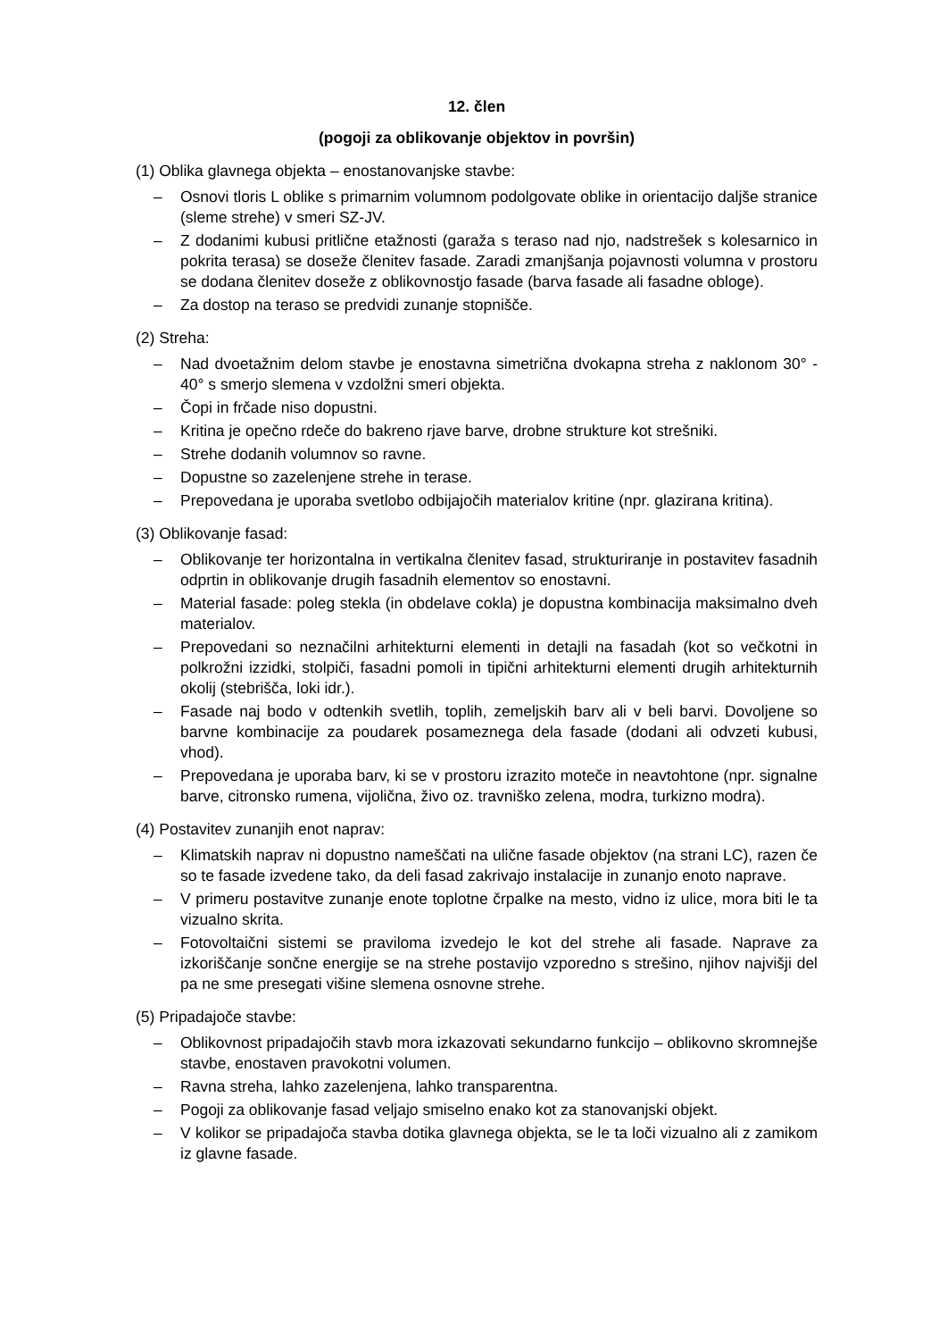12. člen
(pogoji za oblikovanje objektov in površin)
(1) Oblika glavnega objekta – enostanovanjske stavbe:
– Osnovi tloris L oblike s primarnim volumnom podolgovate oblike in orientacijo daljše stranice (sleme strehe) v smeri SZ-JV.
– Z dodanimi kubusi pritlične etažnosti (garaža s teraso nad njo, nadstrešek s kolesarnico in pokrita terasa) se doseže členitev fasade. Zaradi zmanjšanja pojavnosti volumna v prostoru se dodana členitev doseže z oblikovnostjo fasade (barva fasade ali fasadne obloge).
– Za dostop na teraso se predvidi zunanje stopnišče.
(2) Streha:
– Nad dvoetažnim delom stavbe je enostavna simetrična dvokapna streha z naklonom 30° - 40° s smerjo slemena v vzdolžni smeri objekta.
– Čopi in frčade niso dopustni.
– Kritina je opečno rdeče do bakreno rjave barve, drobne strukture kot strešniki.
– Strehe dodanih volumnov so ravne.
– Dopustne so zazelenjene strehe in terase.
– Prepovedana je uporaba svetlobo odbijajočih materialov kritine (npr. glazirana kritina).
(3) Oblikovanje fasad:
– Oblikovanje ter horizontalna in vertikalna členitev fasad, strukturiranje in postavitev fasadnih odprtin in oblikovanje drugih fasadnih elementov so enostavni.
– Material fasade: poleg stekla (in obdelave cokla) je dopustna kombinacija maksimalno dveh materialov.
– Prepovedani so neznačilni arhitekturni elementi in detajli na fasadah (kot so večkotni in polkrožni izzidki, stolpiči, fasadni pomoli in tipični arhitekturni elementi drugih arhitekturnih okolij (stebrišča, loki idr.).
– Fasade naj bodo v odtenkih svetlih, toplih, zemeljskih barv ali v beli barvi. Dovoljene so barvne kombinacije za poudarek posameznega dela fasade (dodani ali odvzeti kubusi, vhod).
– Prepovedana je uporaba barv, ki se v prostoru izrazito moteče in neavtohtone (npr. signalne barve, citronsko rumena, vijolična, živo oz. travniško zelena, modra, turkizno modra).
(4) Postavitev zunanjih enot naprav:
– Klimatskih naprav ni dopustno nameščati na ulične fasade objektov (na strani LC), razen če so te fasade izvedene tako, da deli fasad zakrivajo instalacije in zunanjo enoto naprave.
– V primeru postavitve zunanje enote toplotne črpalke na mesto, vidno iz ulice, mora biti le ta vizualno skrita.
– Fotovoltaični sistemi se praviloma izvedejo le kot del strehe ali fasade. Naprave za izkoriščanje sončne energije se na strehe postavijo vzporedno s strešino, njihov najvišji del pa ne sme presegati višine slemena osnovne strehe.
(5) Pripadajoče stavbe:
– Oblikovnost pripadajočih stavb mora izkazovati sekundarno funkcijo – oblikovno skromnejše stavbe, enostaven pravokotni volumen.
– Ravna streha, lahko zazelenjena, lahko transparentna.
– Pogoji za oblikovanje fasad veljajo smiselno enako kot za stanovanjski objekt.
– V kolikor se pripadajoča stavba dotika glavnega objekta, se le ta loči vizualno ali z zamikom iz glavne fasade.